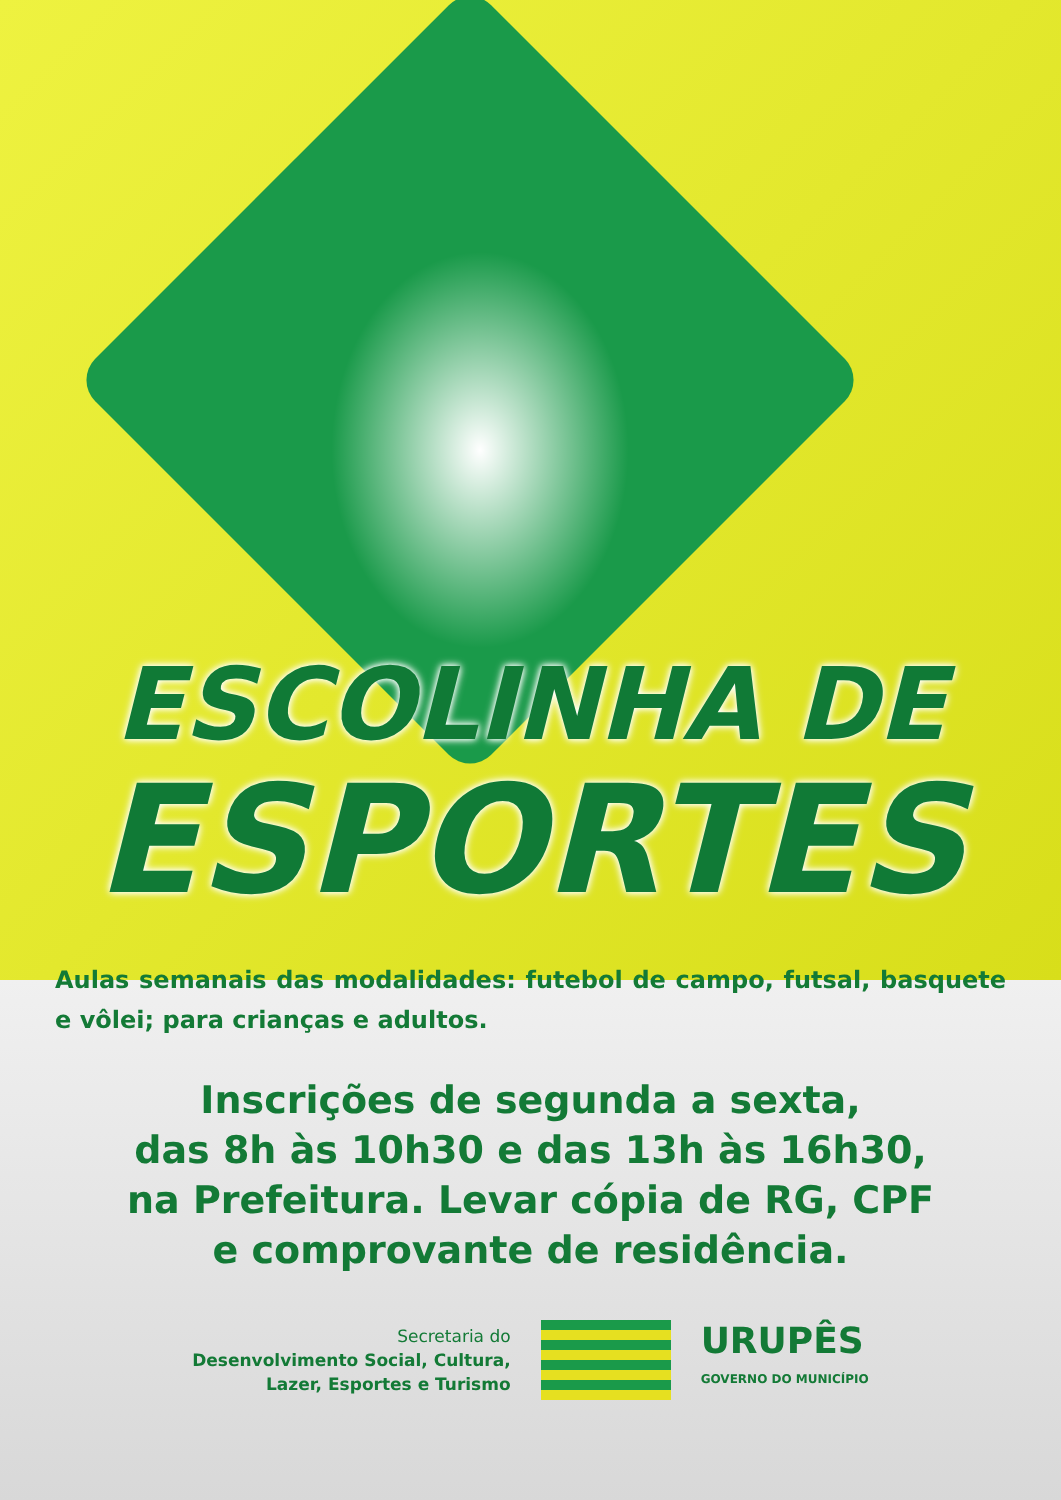ESCOLINHA DE
ESPORTES
Aulas semanais das modalidades: futebol de campo, futsal, basquete e vôlei; para crianças e adultos.
Inscrições de segunda a sexta,
das 8h às 10h30 e das 13h às 16h30,
na Prefeitura. Levar cópia de RG, CPF
e comprovante de residência.
Secretaria do
Desenvolvimento Social, Cultura,
Lazer, Esportes e Turismo
URUPÊS
GOVERNO DO MUNICÍPIO